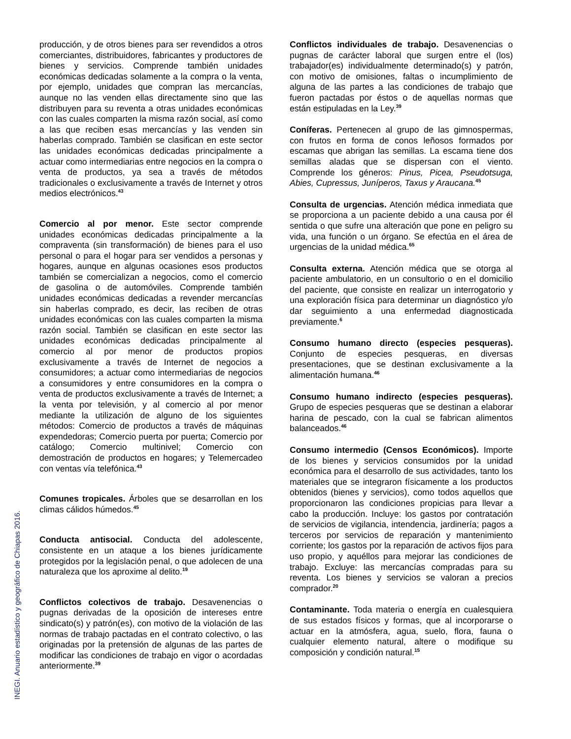INEGI. Anuario estadístico y geográfico de Chiapas 2016.
producción, y de otros bienes para ser revendidos a otros comerciantes, distribuidores, fabricantes y productores de bienes y servicios. Comprende también unidades económicas dedicadas solamente a la compra o la venta, por ejemplo, unidades que compran las mercancías, aunque no las venden ellas directamente sino que las distribuyen para su reventa a otras unidades económicas con las cuales comparten la misma razón social, así como a las que reciben esas mercancías y las venden sin haberlas comprado. También se clasifican en este sector las unidades económicas dedicadas principalmente a actuar como intermediarias entre negocios en la compra o venta de productos, ya sea a través de métodos tradicionales o exclusivamente a través de Internet y otros medios electrónicos.<sup>43</sup>
Comercio al por menor. Este sector comprende unidades económicas dedicadas principalmente a la compraventa (sin transformación) de bienes para el uso personal o para el hogar para ser vendidos a personas y hogares, aunque en algunas ocasiones esos productos también se comercializan a negocios, como el comercio de gasolina o de automóviles. Comprende también unidades económicas dedicadas a revender mercancías sin haberlas comprado, es decir, las reciben de otras unidades económicas con las cuales comparten la misma razón social. También se clasifican en este sector las unidades económicas dedicadas principalmente al comercio al por menor de productos propios exclusivamente a través de Internet de negocios a consumidores; a actuar como intermediarias de negocios a consumidores y entre consumidores en la compra o venta de productos exclusivamente a través de Internet; a la venta por televisión, y al comercio al por menor mediante la utilización de alguno de los siguientes métodos: Comercio de productos a través de máquinas expendedoras; Comercio puerta por puerta; Comercio por catálogo; Comercio multinivel; Comercio con demostración de productos en hogares; y Telemercadeo con ventas vía telefónica.<sup>43</sup>
Comunes tropicales. Árboles que se desarrollan en los climas cálidos húmedos.<sup>45</sup>
Conducta antisocial. Conducta del adolescente, consistente en un ataque a los bienes jurídicamente protegidos por la legislación penal, o que adolecen de una naturaleza que los aproxime al delito.<sup>19</sup>
Conflictos colectivos de trabajo. Desavenencias o pugnas derivadas de la oposición de intereses entre sindicato(s) y patrón(es), con motivo de la violación de las normas de trabajo pactadas en el contrato colectivo, o las originadas por la pretensión de algunas de las partes de modificar las condiciones de trabajo en vigor o acordadas anteriormente.<sup>39</sup>
Conflictos individuales de trabajo. Desavenencias o pugnas de carácter laboral que surgen entre el (los) trabajador(es) individualmente determinado(s) y patrón, con motivo de omisiones, faltas o incumplimiento de alguna de las partes a las condiciones de trabajo que fueron pactadas por éstos o de aquellas normas que están estipuladas en la Ley.<sup>39</sup>
Coníferas. Pertenecen al grupo de las gimnospermas, con frutos en forma de conos leñosos formados por escamas que abrigan las semillas. La escama tiene dos semillas aladas que se dispersan con el viento. Comprende los géneros: Pinus, Picea, Pseudotsuga, Abies, Cupressus, Juníperos, Taxus y Araucana.<sup>45</sup>
Consulta de urgencias. Atención médica inmediata que se proporciona a un paciente debido a una causa por él sentida o que sufre una alteración que pone en peligro su vida, una función o un órgano. Se efectúa en el área de urgencias de la unidad médica.<sup>65</sup>
Consulta externa. Atención médica que se otorga al paciente ambulatorio, en un consultorio o en el domicilio del paciente, que consiste en realizar un interrogatorio y una exploración física para determinar un diagnóstico y/o dar seguimiento a una enfermedad diagnosticada previamente.<sup>6</sup>
Consumo humano directo (especies pesqueras). Conjunto de especies pesqueras, en diversas presentaciones, que se destinan exclusivamente a la alimentación humana.<sup>46</sup>
Consumo humano indirecto (especies pesqueras). Grupo de especies pesqueras que se destinan a elaborar harina de pescado, con la cual se fabrican alimentos balanceados.<sup>46</sup>
Consumo intermedio (Censos Económicos). Importe de los bienes y servicios consumidos por la unidad económica para el desarrollo de sus actividades, tanto los materiales que se integraron físicamente a los productos obtenidos (bienes y servicios), como todos aquellos que proporcionaron las condiciones propicias para llevar a cabo la producción. Incluye: los gastos por contratación de servicios de vigilancia, intendencia, jardinería; pagos a terceros por servicios de reparación y mantenimiento corriente; los gastos por la reparación de activos fijos para uso propio, y aquéllos para mejorar las condiciones de trabajo. Excluye: las mercancías compradas para su reventa. Los bienes y servicios se valoran a precios comprador.<sup>20</sup>
Contaminante. Toda materia o energía en cualesquiera de sus estados físicos y formas, que al incorporarse o actuar en la atmósfera, agua, suelo, flora, fauna o cualquier elemento natural, altere o modifique su composición y condición natural.<sup>15</sup>